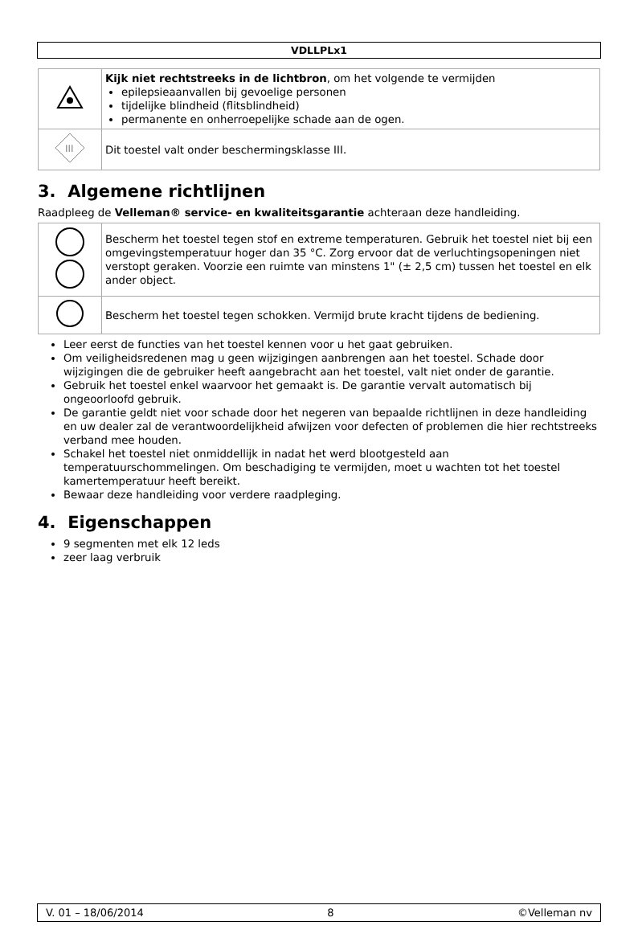VDLLPLx1
| | Kijk niet rechtstreeks in de lichtbron , om het volgende te vermijden epilepsieaanvallen bij gevoelige personen tijdelijke blindheid (flitsblindheid) permanente en onherroepelijke schade aan de ogen. |
| III | Dit toestel valt onder beschermingsklasse III. |
3. Algemene richtlijnen
Raadpleeg de Velleman® service- en kwaliteitsgarantie achteraan deze handleiding.
| | Bescherm het toestel tegen stof en extreme temperaturen. Gebruik het toestel niet bij een omgevingstemperatuur hoger dan 35 °C. Zorg ervoor dat de verluchtingsopeningen niet verstopt geraken. Voorzie een ruimte van minstens 1" (± 2,5 cm) tussen het toestel en elk ander object. |
| | Bescherm het toestel tegen schokken. Vermijd brute kracht tijdens de bediening. |
Leer eerst de functies van het toestel kennen voor u het gaat gebruiken.
Om veiligheidsredenen mag u geen wijzigingen aanbrengen aan het toestel. Schade door wijzigingen die de gebruiker heeft aangebracht aan het toestel, valt niet onder de garantie.
Gebruik het toestel enkel waarvoor het gemaakt is. De garantie vervalt automatisch bij ongeoorloofd gebruik.
De garantie geldt niet voor schade door het negeren van bepaalde richtlijnen in deze handleiding en uw dealer zal de verantwoordelijkheid afwijzen voor defecten of problemen die hier rechtstreeks verband mee houden.
Schakel het toestel niet onmiddellijk in nadat het werd blootgesteld aan temperatuurschommelingen. Om beschadiging te vermijden, moet u wachten tot het toestel kamertemperatuur heeft bereikt.
Bewaar deze handleiding voor verdere raadpleging.
4. Eigenschappen
9 segmenten met elk 12 leds
zeer laag verbruik
V. 01 – 18/06/2014 8 ©Velleman nv